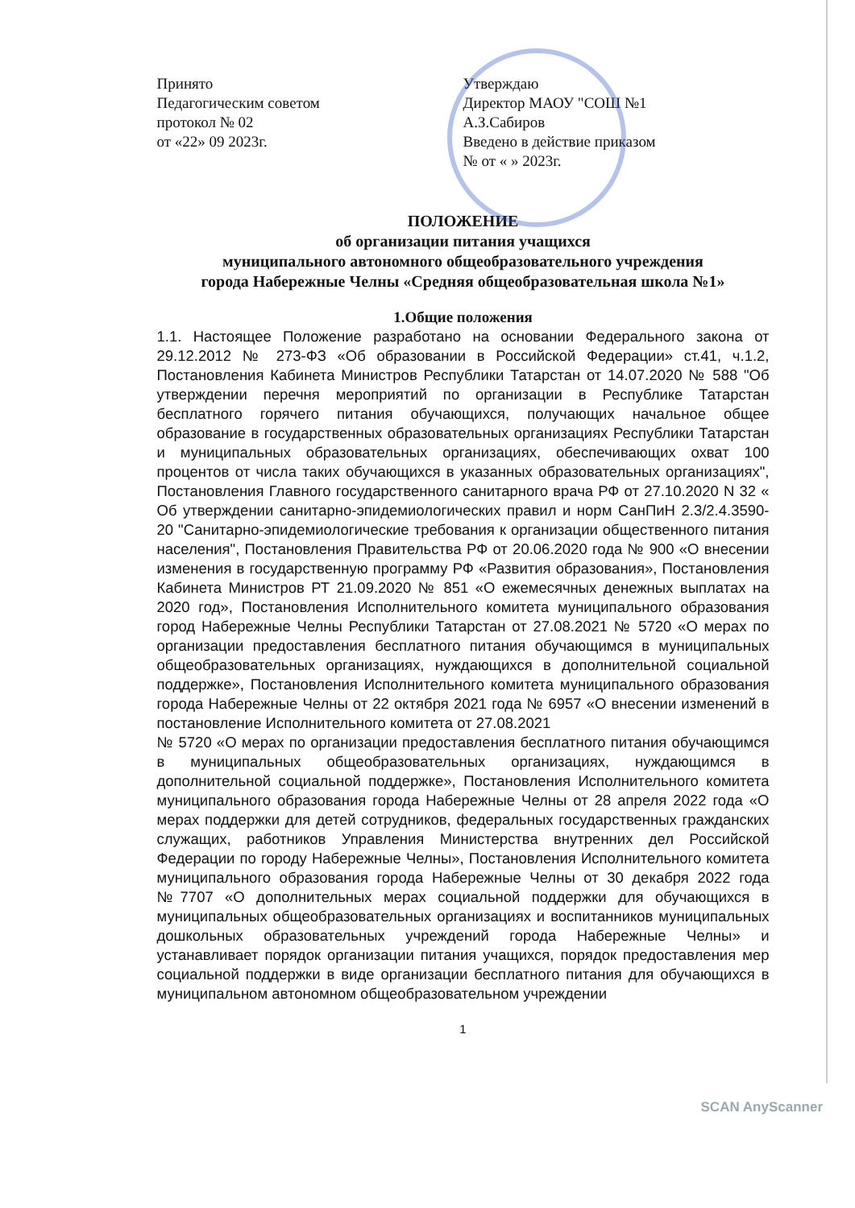Принято
Педагогическим советом
протокол № 02
от «22» 09 2023г.
Утверждаю
Директор МАОУ "СОШ №1
А.З.Сабиров
Введено в действие приказом
№ от « » 2023г.
ПОЛОЖЕНИЕ
об организации питания учащихся
муниципального автономного общеобразовательного учреждения
города Набережные Челны «Средняя общеобразовательная школа №1»
1.Общие положения
1.1. Настоящее Положение разработано на основании Федерального закона от 29.12.2012 № 273-ФЗ «Об образовании в Российской Федерации» ст.41, ч.1.2, Постановления Кабинета Министров Республики Татарстан от 14.07.2020 № 588 "Об утверждении перечня мероприятий по организации в Республике Татарстан бесплатного горячего питания обучающихся, получающих начальное общее образование в государственных образовательных организациях Республики Татарстан и муниципальных образовательных организациях, обеспечивающих охват 100 процентов от числа таких обучающихся в указанных образовательных организациях", Постановления Главного государственного санитарного врача РФ от 27.10.2020 N 32 « Об утверждении санитарно-эпидемиологических правил и норм СанПиН 2.3/2.4.3590-20 "Санитарно-эпидемиологические требования к организации общественного питания населения", Постановления Правительства РФ от 20.06.2020 года № 900 «О внесении изменения в государственную программу РФ «Развития образования», Постановления Кабинета Министров РТ 21.09.2020 № 851 «О ежемесячных денежных выплатах на 2020 год», Постановления Исполнительного комитета муниципального образования город Набережные Челны Республики Татарстан от 27.08.2021 № 5720 «О мерах по организации предоставления бесплатного питания обучающимся в муниципальных общеобразовательных организациях, нуждающихся в дополнительной социальной поддержке», Постановления Исполнительного комитета муниципального образования города Набережные Челны от 22 октября 2021 года № 6957 «О внесении изменений в постановление Исполнительного комитета от 27.08.2021
№ 5720 «О мерах по организации предоставления бесплатного питания обучающимся в муниципальных общеобразовательных организациях, нуждающимся в дополнительной социальной поддержке», Постановления Исполнительного комитета муниципального образования города Набережные Челны от 28 апреля 2022 года «О мерах поддержки для детей сотрудников, федеральных государственных гражданских служащих, работников Управления Министерства внутренних дел Российской Федерации по городу Набережные Челны», Постановления Исполнительного комитета муниципального образования города Набережные Челны от 30 декабря 2022 года №7707 «О дополнительных мерах социальной поддержки для обучающихся в муниципальных общеобразовательных организациях и воспитанников муниципальных дошкольных образовательных учреждений города Набережные Челны» и устанавливает порядок организации питания учащихся, порядок предоставления мер социальной поддержки в виде организации бесплатного питания для обучающихся в муниципальном автономном общеобразовательном учреждении
1
SCAN AnyScanner